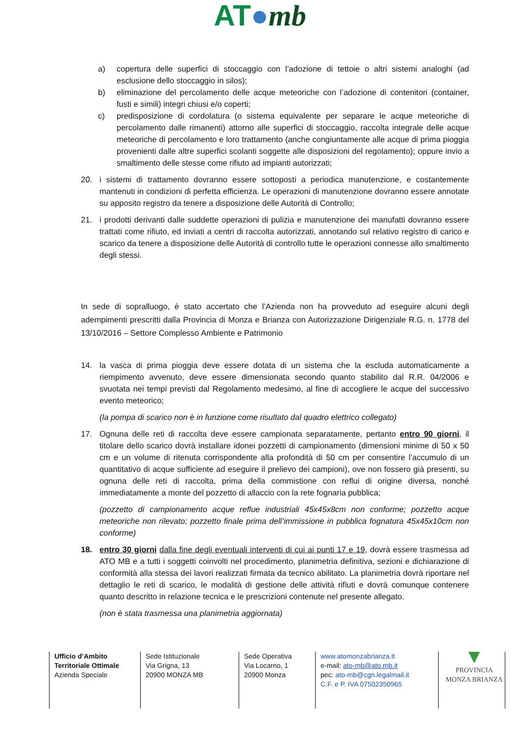AT●mb
a) copertura delle superfici di stoccaggio con l’adozione di tettoie o altri sistemi analoghi (ad esclusione dello stoccaggio in silos);
b) eliminazione del percolamento delle acque meteoriche con l’adozione di contenitori (container, fusti e simili) integri chiusi e/o coperti;
c) predisposizione di cordolatura (o sistema equivalente per separare le acque meteoriche di percolamento dalle rimanenti) attorno alle superfici di stoccaggio, raccolta integrale delle acque meteoriche di percolamento e loro trattamento (anche congiuntamente alle acque di prima pioggia provenienti dalle altre superfici scolanti soggette alle disposizioni del regolamento); oppure invio a smaltimento delle stesse come rifiuto ad impianti autorizzati;
20. i sistemi di trattamento dovranno essere sottoposti a periodica manutenzione, e costantemente mantenuti in condizioni di perfetta efficienza. Le operazioni di manutenzione dovranno essere annotate su apposito registro da tenere a disposizione delle Autorità di Controllo;
21. i prodotti derivanti dalle suddette operazioni di pulizia e manutenzione dei manufatti dovranno essere trattati come rifiuto, ed inviati a centri di raccolta autorizzati, annotando sul relativo registro di carico e scarico da tenere a disposizione delle Autorità di controllo tutte le operazioni connesse allo smaltimento degli stessi.
In sede di sopralluogo, è stato accertato che l’Azienda non ha provveduto ad eseguire alcuni degli adempimenti prescritti dalla Provincia di Monza e Brianza con Autorizzazione Dirigenziale R.G. n. 1778 del 13/10/2016 – Settore Complesso Ambiente e Patrimonio
14. la vasca di prima pioggia deve essere dotata di un sistema che la escluda automaticamente a riempimento avvenuto, deve essere dimensionata secondo quanto stabilito dal R.R. 04/2006 e svuotata nei tempi previsti dal Regolamento medesimo, al fine di accogliere le acque del successivo evento meteorico;
(la pompa di scarico non è in funzione come risultato dal quadro elettrico collegato)
17. Ognuna delle reti di raccolta deve essere campionata separatamente, pertanto entro 90 giorni, il titolare dello scarico dovrà installare idonei pozzetti di campionamento (dimensioni minime di 50 x 50 cm e un volume di ritenuta corrispondente alla profondità di 50 cm per consentire l’accumulo di un quantitativo di acque sufficiente ad eseguire il prelievo dei campioni), ove non fossero già presenti, su ognuna delle reti di raccolta, prima della commistione con reflui di origine diversa, nonché immediatamente a monte del pozzetto di allaccio con la rete fognaria pubblica;
(pozzetto di campionamento acque reflue industriali 45x45x8cm non conforme; pozzetto acque meteoriche non rilevato; pozzetto finale prima dell’immissione in pubblica fognatura 45x45x10cm non conforme)
18. entro 30 giorni dalla fine degli eventuali interventi di cui ai punti 17 e 19, dovrà essere trasmessa ad ATO MB e a tutti i soggetti coinvolti nel procedimento, planimetria definitiva, sezioni e dichiarazione di conformità alla stessa dei lavori realizzati firmata da tecnico abilitato. La planimetria dovrà riportare nel dettaglio le reti di scarico, le modalità di gestione delle attività rifiuti e dovrà comunque contenere quanto descritto in relazione tecnica e le prescrizioni contenute nel presente allegato.
(non è stata trasmessa una planimetria aggiornata)
Ufficio d’Ambito
Territoriale Ottimale
Azienda Speciale
Sede Istituzionale
Via Grigna, 13
20900 MONZA MB
Sede Operativa
Via Locarno, 1
20900 Monza
www.atomonzabrianza.it
e-mail: ato-mb@ato.mb.it
pec: ato-mb@cgn.legalmail.it
C.F. e P. IVA 07502350965
▼
PROVINCIA
MONZA BRIANZA